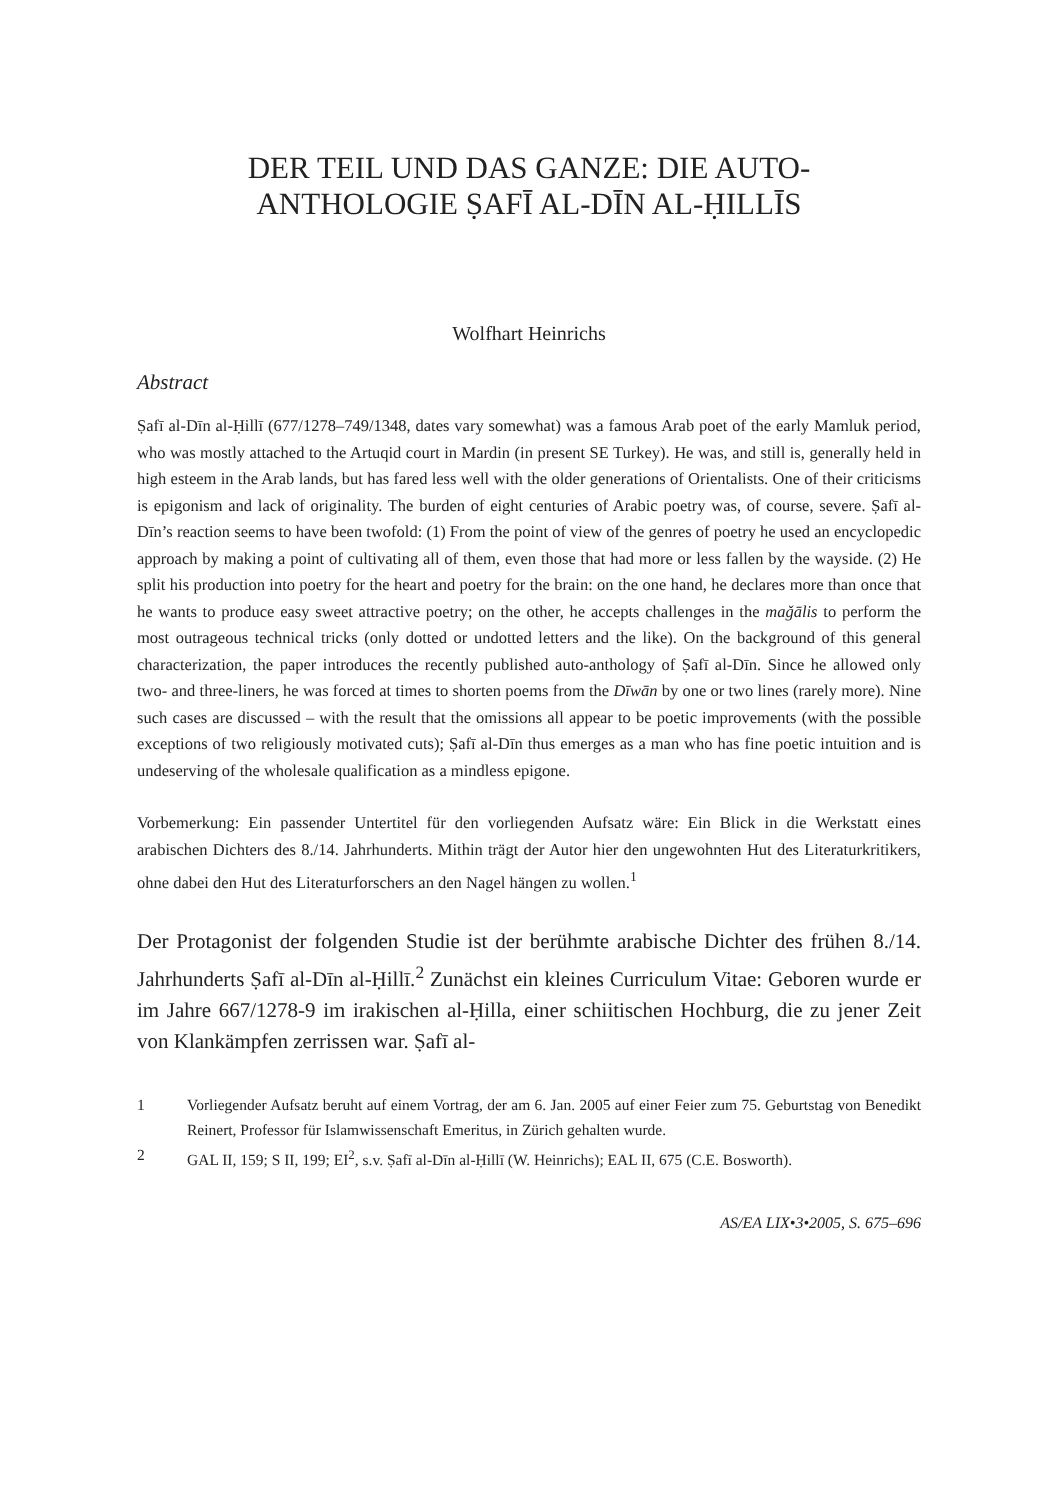DER TEIL UND DAS GANZE: DIE AUTO-
ANTHOLOGIE ṢAFĪ AL-DĪN AL-ḤILLĪS
Wolfhart Heinrichs
Abstract
Ṣafī al-Dīn al-Ḥillī (677/1278–749/1348, dates vary somewhat) was a famous Arab poet of the early Mamluk period, who was mostly attached to the Artuqid court in Mardin (in present SE Turkey). He was, and still is, generally held in high esteem in the Arab lands, but has fared less well with the older generations of Orientalists. One of their criticisms is epigonism and lack of originality. The burden of eight centuries of Arabic poetry was, of course, severe. Ṣafī al-Dīn’s reaction seems to have been twofold: (1) From the point of view of the genres of poetry he used an encyclopedic approach by making a point of cultivating all of them, even those that had more or less fallen by the wayside. (2) He split his production into poetry for the heart and poetry for the brain: on the one hand, he declares more than once that he wants to produce easy sweet attractive poetry; on the other, he accepts challenges in the maǧālis to perform the most outrageous technical tricks (only dotted or undotted letters and the like). On the background of this general characterization, the paper introduces the recently published auto-anthology of Ṣafī al-Dīn. Since he allowed only two- and three-liners, he was forced at times to shorten poems from the Dīwān by one or two lines (rarely more). Nine such cases are discussed – with the result that the omissions all appear to be poetic improvements (with the possible exceptions of two religiously motivated cuts); Ṣafī al-Dīn thus emerges as a man who has fine poetic intuition and is undeserving of the wholesale qualification as a mindless epigone.
Vorbemerkung: Ein passender Untertitel für den vorliegenden Aufsatz wäre: Ein Blick in die Werkstatt eines arabischen Dichters des 8./14. Jahrhunderts. Mithin trägt der Autor hier den ungewohnten Hut des Literaturkritikers, ohne dabei den Hut des Literaturforschers an den Nagel hängen zu wollen.<sup>1</sup>
Der Protagonist der folgenden Studie ist der berühmte arabische Dichter des frühen 8./14. Jahrhunderts Ṣafī al-Dīn al-Ḥillī.<sup>2</sup> Zunächst ein kleines Curriculum Vitae: Geboren wurde er im Jahre 667/1278-9 im irakischen al-Ḥilla, einer schiitischen Hochburg, die zu jener Zeit von Klankämpfen zerrissen war. Ṣafī al-
1 Vorliegender Aufsatz beruht auf einem Vortrag, der am 6. Jan. 2005 auf einer Feier zum 75. Geburtstag von Benedikt Reinert, Professor für Islamwissenschaft Emeritus, in Zürich gehalten wurde.
2 GAL II, 159; S II, 199; EI<sup>2</sup>, s.v. Ṣafī al-Dīn al-Ḥillī (W. Heinrichs); EAL II, 675 (C.E. Bosworth).
AS/EA LIX•3•2005, S. 675–696